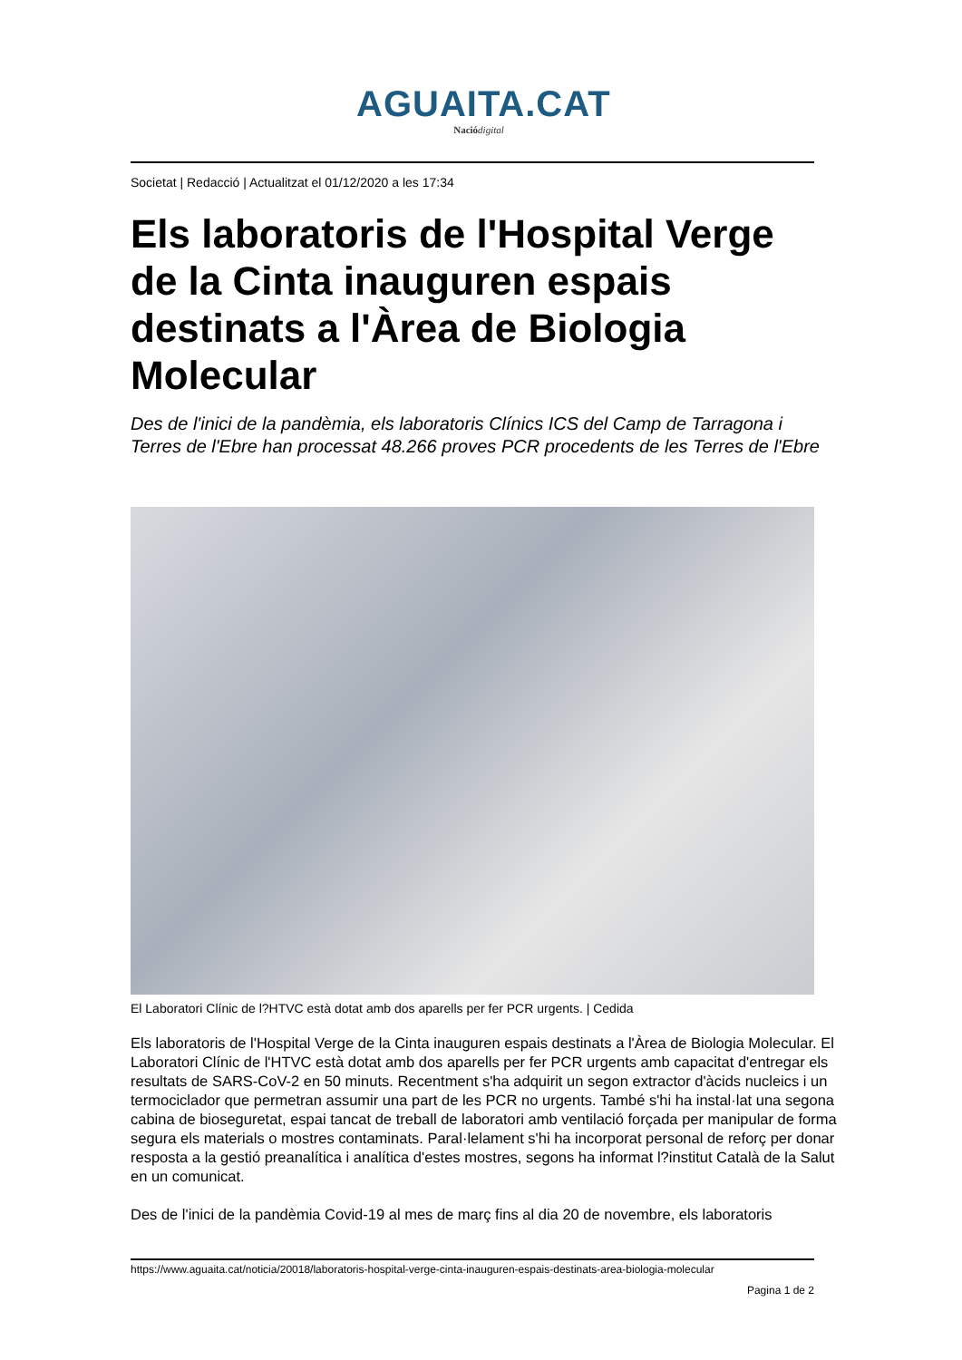AGUAITA.CAT
Nació digital
Societat | Redacció | Actualitzat el 01/12/2020 a les 17:34
Els laboratoris de l'Hospital Verge de la Cinta inauguren espais destinats a l'Àrea de Biologia Molecular
Des de l'inici de la pandèmia, els laboratoris Clínics ICS del Camp de Tarragona i Terres de l'Ebre han processat 48.266 proves PCR procedents de les Terres de l'Ebre
El Laboratori Clínic de l?HTVC està dotat amb dos aparells per fer PCR urgents. | Cedida
Els laboratoris de l'Hospital Verge de la Cinta inauguren espais destinats a l'Àrea de Biologia Molecular. El Laboratori Clínic de l'HTVC està dotat amb dos aparells per fer PCR urgents amb capacitat d'entregar els resultats de SARS-CoV-2 en 50 minuts. Recentment s'ha adquirit un segon extractor d'àcids nucleics i un termociclador que permetran assumir una part de les PCR no urgents. També s'hi ha instal·lat una segona cabina de bioseguretat, espai tancat de treball de laboratori amb ventilació forçada per manipular de forma segura els materials o mostres contaminats. Paral·lelament s'hi ha incorporat personal de reforç per donar resposta a la gestió preanalítica i analítica d'estes mostres, segons ha informat l?institut Català de la Salut en un comunicat.
Des de l'inici de la pandèmia Covid-19 al mes de març fins al dia 20 de novembre, els laboratoris
https://www.aguaita.cat/noticia/20018/laboratoris-hospital-verge-cinta-inauguren-espais-destinats-area-biologia-molecular
Pagina 1 de 2